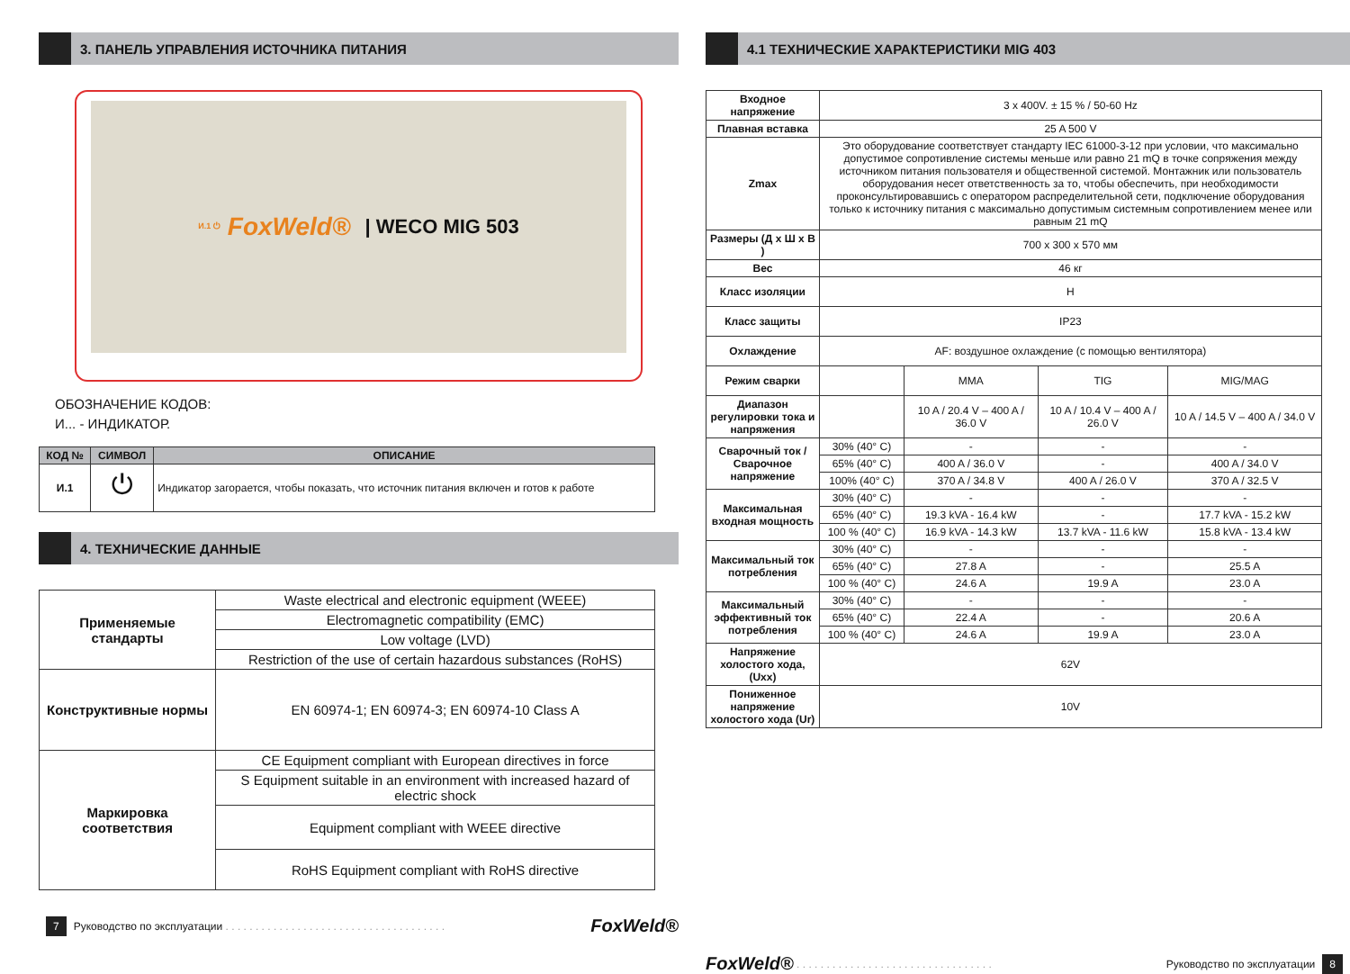3. ПАНЕЛЬ УПРАВЛЕНИЯ ИСТОЧНИКА ПИТАНИЯ
И.1 ⏻ FoxWeld® | WECO MIG 503
ОБОЗНАЧЕНИЕ КОДОВ:
И... - ИНДИКАТОР.
| КОД № | СИМВОЛ | ОПИСАНИЕ |
| --- | --- | --- |
| И.1 | ⏻ | Индикатор загорается, чтобы показать, что источник питания включен и готов к работе |
4. ТЕХНИЧЕСКИЕ ДАННЫЕ
| Применяемые стандарты | Waste electrical and electronic equipment (WEEE) |
| | Electromagnetic compatibility (EMC) |
| | Low voltage (LVD) |
| | Restriction of the use of certain hazardous substances (RoHS) |
| Конструктивные нормы | EN 60974-1; EN 60974-3; EN 60974-10 Class A |
| Маркировка соответствия | CE Equipment compliant with European directives in force |
| | S Equipment suitable in an environment with increased hazard of electric shock |
| | Equipment compliant with WEEE directive |
| | RoHS Equipment compliant with RoHS directive |
7 Руководство по эксплуатации . . . . . . . . . . . . . . . . . . . . . . . . . . . . . . . . . . . . . FoxWeld®
4.1 ТЕХНИЧЕСКИЕ ХАРАКТЕРИСТИКИ MIG 403
| Входное напряжение | 3 x 400V. ± 15 % / 50-60 Hz | | | |
| Плавная вставка | 25 A 500 V | | | |
| Zmax | Это оборудование соответствует стандарту IEC 61000-3-12 при условии, что максимально допустимое сопротивление системы меньше или равно 21 mQ в точке сопряжения между источником питания пользователя и общественной системой. Монтажник или пользователь оборудования несет ответственность за то, чтобы обеспечить, при необходимости проконсультировавшись с оператором распределительной сети, подключение оборудования только к источнику питания с максимально допустимым системным сопротивлением менее или равным 21 mQ | | | |
| Размеры (Д x Ш x В ) | 700 x 300 x 570 мм | | | |
| Вес | 46 кг | | | |
| Класс изоляции | H | | | |
| Класс защиты | IP23 | | | |
| Охлаждение | AF: воздушное охлаждение (с помощью вентилятора) | | | |
| Режим сварки | | MMA | TIG | MIG/MAG |
| Диапазон регулировки тока и напряжения | | 10 A / 20.4 V – 400 A / 36.0 V | 10 A / 10.4 V – 400 A / 26.0 V | 10 A / 14.5 V – 400 A / 34.0 V |
| Сварочный ток / Сварочное напряжение | 30% (40° C) | - | - | - |
| | 65% (40° C) | 400 A / 36.0 V | - | 400 A / 34.0 V |
| | 100% (40° C) | 370 A / 34.8 V | 400 A / 26.0 V | 370 A / 32.5 V |
| Максимальная входная мощность | 30% (40° C) | - | - | - |
| | 65% (40° C) | 19.3 kVA - 16.4 kW | - | 17.7 kVA - 15.2 kW |
| | 100 % (40° C) | 16.9 kVA - 14.3 kW | 13.7 kVA - 11.6 kW | 15.8 kVA - 13.4 kW |
| Максимальный ток потребления | 30% (40° C) | - | - | - |
| | 65% (40° C) | 27.8 A | - | 25.5 A |
| | 100 % (40° C) | 24.6 A | 19.9 A | 23.0 A |
| Максимальный эффективный ток потребления | 30% (40° C) | - | - | - |
| | 65% (40° C) | 22.4 A | - | 20.6 A |
| | 100 % (40° C) | 24.6 A | 19.9 A | 23.0 A |
| Напряжение холостого хода, (Uxx) | 62V | | | |
| Пониженное напряжение холостого хода (Ur) | 10V | | | |
FoxWeld® . . . . . . . . . . . . . . . . . . . . . . . . . . . . . . . . . Руководство по эксплуатации 8